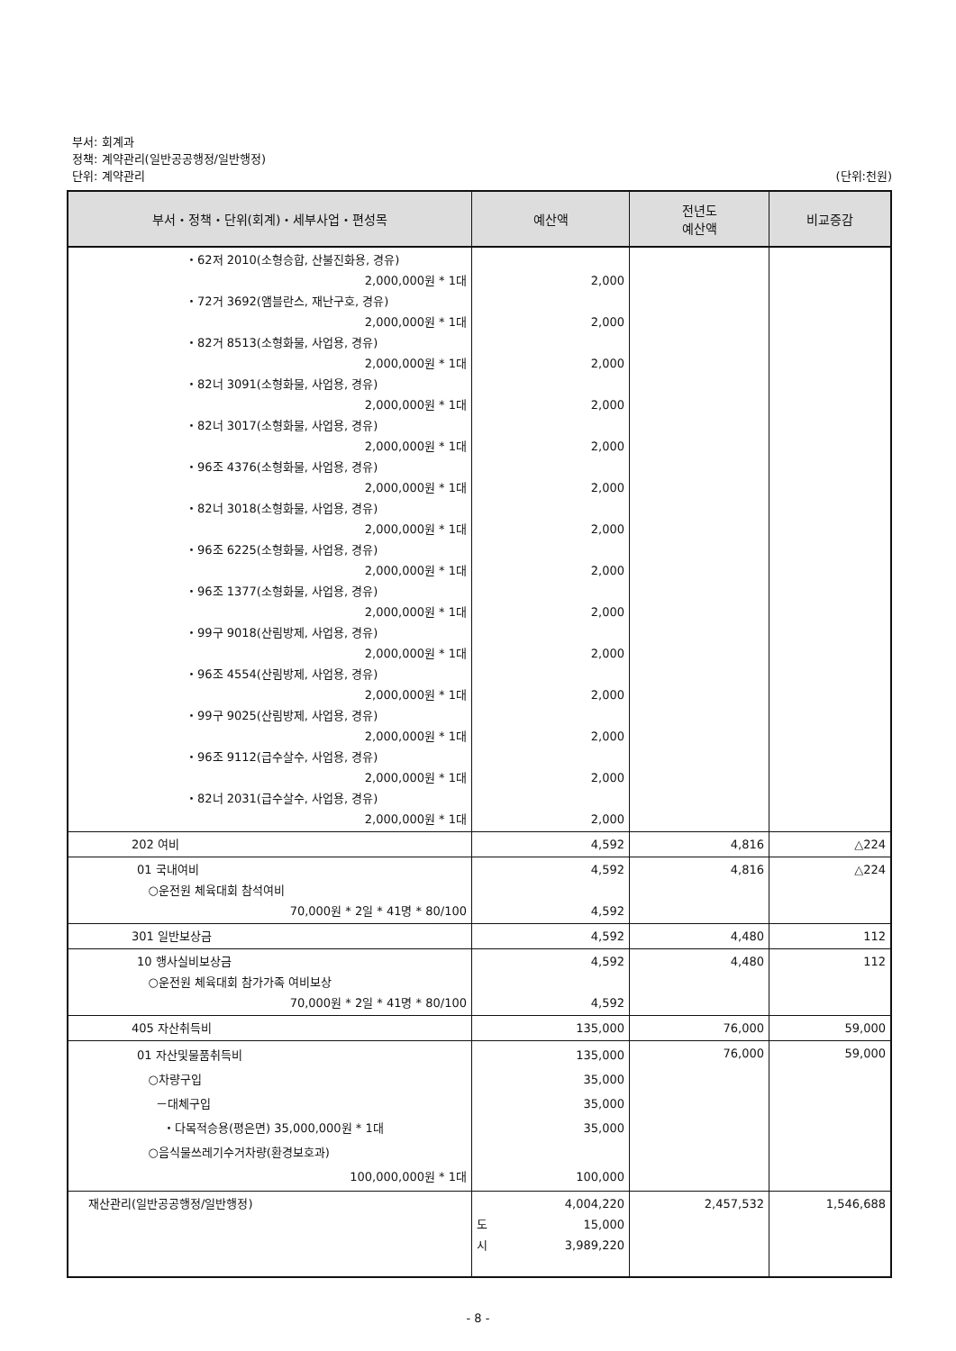부서: 회계과
정책: 계약관리(일반공공행정/일반행정)
단위: 계약관리 (단위:천원)
| 부서・정책・단위(회계)・세부사업・편성목 | 예산액 | 전년도 예산액 | 비교증감 |
| --- | --- | --- | --- |
| ・62저 2010(소형승합, 산불진화용, 경유) 2,000,000원 * 1대 ・72거 3692(앰블란스, 재난구호, 경유) 2,000,000원 * 1대 ・82거 8513(소형화물, 사업용, 경유) 2,000,000원 * 1대 ・82너 3091(소형화물, 사업용, 경유) 2,000,000원 * 1대 ・82너 3017(소형화물, 사업용, 경유) 2,000,000원 * 1대 ・96조 4376(소형화물, 사업용, 경유) 2,000,000원 * 1대 ・82너 3018(소형화물, 사업용, 경유) 2,000,000원 * 1대 ・96조 6225(소형화물, 사업용, 경유) 2,000,000원 * 1대 ・96조 1377(소형화물, 사업용, 경유) 2,000,000원 * 1대 ・99구 9018(산림방제, 사업용, 경유) 2,000,000원 * 1대 ・96조 4554(산림방제, 사업용, 경유) 2,000,000원 * 1대 ・99구 9025(산림방제, 사업용, 경유) 2,000,000원 * 1대 ・96조 9112(급수살수, 사업용, 경유) 2,000,000원 * 1대 ・82너 2031(급수살수, 사업용, 경유) 2,000,000원 * 1대 | 2,000 2,000 2,000 2,000 2,000 2,000 2,000 2,000 2,000 2,000 2,000 2,000 2,000 2,000 | | |
| 202 여비 | 4,592 | 4,816 | △224 |
| 01 국내여비 ○운전원 체육대회 참석여비 70,000원 * 2일 * 41명 * 80/100 | 4,592 4,592 | 4,816 | △224 |
| 301 일반보상금 | 4,592 | 4,480 | 112 |
| 10 행사실비보상금 ○운전원 체육대회 참가가족 여비보상 70,000원 * 2일 * 41명 * 80/100 | 4,592 4,592 | 4,480 | 112 |
| 405 자산취득비 | 135,000 | 76,000 | 59,000 |
| 01 자산및물품취득비 ○차량구입 －대체구입 ・다목적승용(평은면) 35,000,000원 * 1대 ○음식물쓰레기수거차량(환경보호과) 100,000,000원 * 1대 | 135,000 35,000 35,000 35,000 100,000 | 76,000 | 59,000 |
| 재산관리(일반공공행정/일반행정) | 4,004,220 도 15,000 시 3,989,220 | 2,457,532 | 1,546,688 |
- 8 -